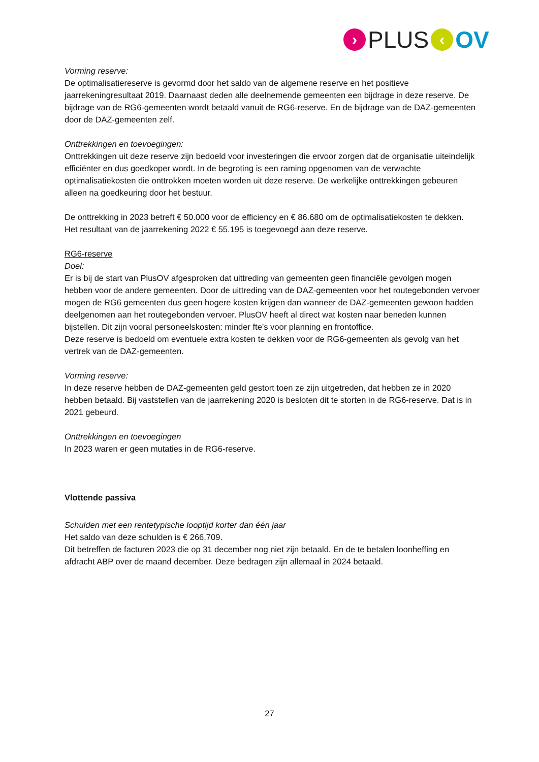› PLUS ‹ OV
Vorming reserve:
De optimalisatiereserve is gevormd door het saldo van de algemene reserve en het positieve jaarrekeningresultaat 2019. Daarnaast deden alle deelnemende gemeenten een bijdrage in deze reserve. De bijdrage van de RG6-gemeenten wordt betaald vanuit de RG6-reserve. En de bijdrage van de DAZ-gemeenten door de DAZ-gemeenten zelf.
Onttrekkingen en toevoegingen:
Onttrekkingen uit deze reserve zijn bedoeld voor investeringen die ervoor zorgen dat de organisatie uiteindelijk efficiënter en dus goedkoper wordt. In de begroting is een raming opgenomen van de verwachte optimalisatiekosten die onttrokken moeten worden uit deze reserve. De werkelijke onttrekkingen gebeuren alleen na goedkeuring door het bestuur.
De onttrekking in 2023 betreft € 50.000 voor de efficiency en € 86.680 om de optimalisatiekosten te dekken.
Het resultaat van de jaarrekening 2022 € 55.195 is toegevoegd aan deze reserve.
RG6-reserve
Doel:
Er is bij de start van PlusOV afgesproken dat uittreding van gemeenten geen financiële gevolgen mogen hebben voor de andere gemeenten. Door de uittreding van de DAZ-gemeenten voor het routegebonden vervoer mogen de RG6 gemeenten dus geen hogere kosten krijgen dan wanneer de DAZ-gemeenten gewoon hadden deelgenomen aan het routegebonden vervoer. PlusOV heeft al direct wat kosten naar beneden kunnen bijstellen. Dit zijn vooral personeelskosten: minder fte’s voor planning en frontoffice.
Deze reserve is bedoeld om eventuele extra kosten te dekken voor de RG6-gemeenten als gevolg van het vertrek van de DAZ-gemeenten.
Vorming reserve:
In deze reserve hebben de DAZ-gemeenten geld gestort toen ze zijn uitgetreden, dat hebben ze in 2020 hebben betaald. Bij vaststellen van de jaarrekening 2020 is besloten dit te storten in de RG6-reserve. Dat is in 2021 gebeurd.
Onttrekkingen en toevoegingen
In 2023 waren er geen mutaties in de RG6-reserve.
Vlottende passiva
Schulden met een rentetypische looptijd korter dan één jaar
Het saldo van deze schulden is € 266.709.
Dit betreffen de facturen 2023 die op 31 december nog niet zijn betaald. En de te betalen loonheffing en afdracht ABP over de maand december. Deze bedragen zijn allemaal in 2024 betaald.
27